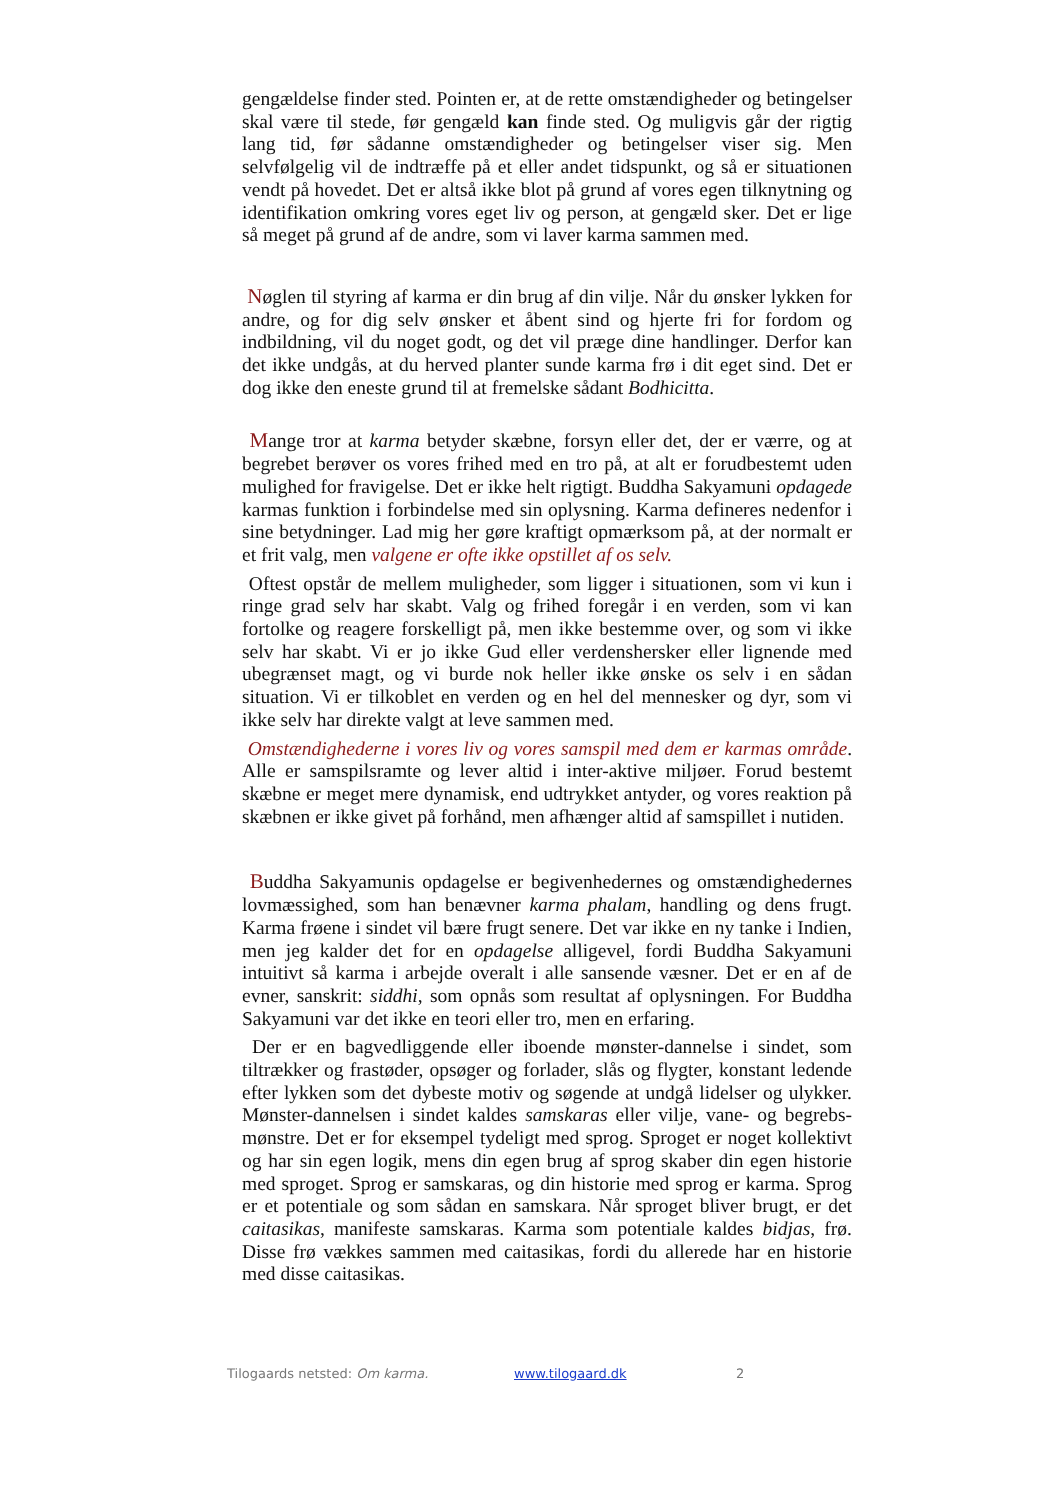gengældelse finder sted. Pointen er, at de rette omstændigheder og betingelser skal være til stede, før gengæld kan finde sted. Og muligvis går der rigtig lang tid, før sådanne omstændigheder og betingelser viser sig. Men selvfølgelig vil de indtræffe på et eller andet tidspunkt, og så er situationen vendt på hovedet. Det er altså ikke blot på grund af vores egen tilknytning og identifikation omkring vores eget liv og person, at gengæld sker. Det er lige så meget på grund af de andre, som vi laver karma sammen med.
Nøglen til styring af karma er din brug af din vilje. Når du ønsker lykken for andre, og for dig selv ønsker et åbent sind og hjerte fri for fordom og indbildning, vil du noget godt, og det vil præge dine handlinger. Derfor kan det ikke undgås, at du herved planter sunde karma frø i dit eget sind. Det er dog ikke den eneste grund til at fremelske sådant Bodhicitta.
Mange tror at karma betyder skæbne, forsyn eller det, der er værre, og at begrebet berøver os vores frihed med en tro på, at alt er forudbestemt uden mulighed for fravigelse. Det er ikke helt rigtigt. Buddha Sakyamuni opdagede karmas funktion i forbindelse med sin oplysning. Karma defineres nedenfor i sine betydninger. Lad mig her gøre kraftigt opmærksom på, at der normalt er et frit valg, men valgene er ofte ikke opstillet af os selv.
Oftest opstår de mellem muligheder, som ligger i situationen, som vi kun i ringe grad selv har skabt. Valg og frihed foregår i en verden, som vi kan fortolke og reagere forskelligt på, men ikke bestemme over, og som vi ikke selv har skabt. Vi er jo ikke Gud eller verdenshersker eller lignende med ubegrænset magt, og vi burde nok heller ikke ønske os selv i en sådan situation. Vi er tilkoblet en verden og en hel del mennesker og dyr, som vi ikke selv har direkte valgt at leve sammen med.
Omstændighederne i vores liv og vores samspil med dem er karmas område. Alle er samspilsramte og lever altid i inter-aktive miljøer. Forud bestemt skæbne er meget mere dynamisk, end udtrykket antyder, og vores reaktion på skæbnen er ikke givet på forhånd, men afhænger altid af samspillet i nutiden.
Buddha Sakyamunis opdagelse er begivenhedernes og omstændighedernes lovmæssighed, som han benævner karma phalam, handling og dens frugt. Karma frøene i sindet vil bære frugt senere. Det var ikke en ny tanke i Indien, men jeg kalder det for en opdagelse alligevel, fordi Buddha Sakyamuni intuitivt så karma i arbejde overalt i alle sansende væsner. Det er en af de evner, sanskrit: siddhi, som opnås som resultat af oplysningen. For Buddha Sakyamuni var det ikke en teori eller tro, men en erfaring.
Der er en bagvedliggende eller iboende mønster-dannelse i sindet, som tiltrækker og frastøder, opsøger og forlader, slås og flygter, konstant ledende efter lykken som det dybeste motiv og søgende at undgå lidelser og ulykker. Mønster-dannelsen i sindet kaldes samskaras eller vilje, vane- og begrebs-mønstre. Det er for eksempel tydeligt med sprog. Sproget er noget kollektivt og har sin egen logik, mens din egen brug af sprog skaber din egen historie med sproget. Sprog er samskaras, og din historie med sprog er karma. Sprog er et potentiale og som sådan en samskara. Når sproget bliver brugt, er det caitasikas, manifeste samskaras. Karma som potentiale kaldes bidjas, frø. Disse frø vækkes sammen med caitasikas, fordi du allerede har en historie med disse caitasikas.
Tilogaards netsted: Om karma. www.tilogaard.dk 2